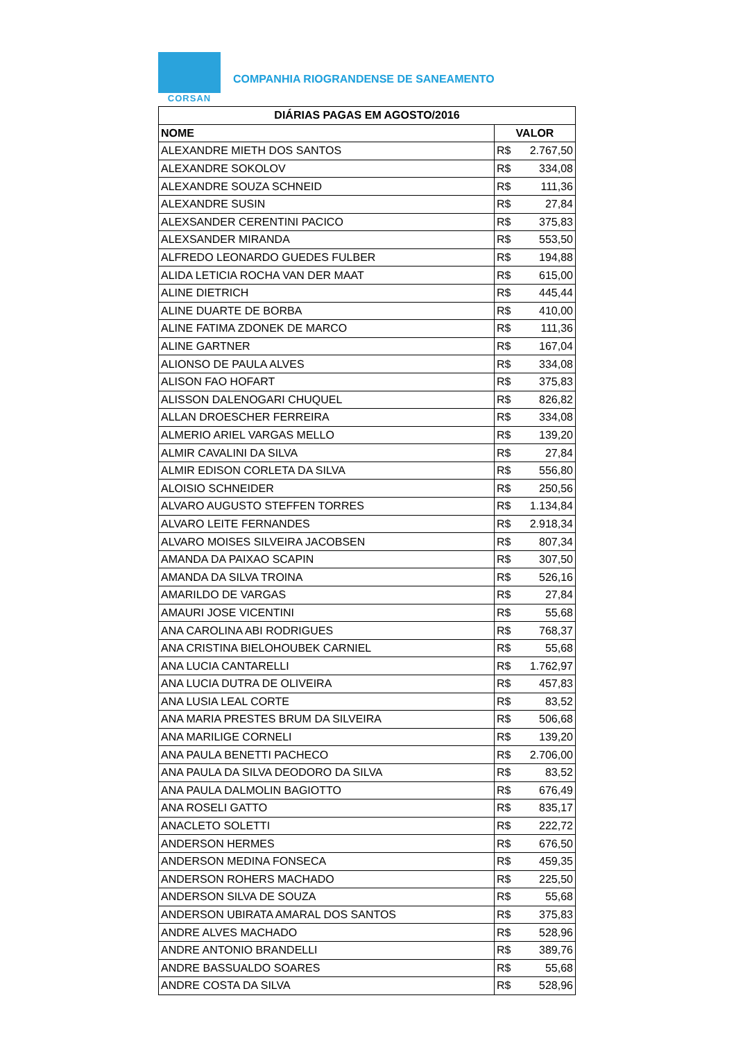CORSAN
COMPANHIA RIOGRANDENSE DE SANEAMENTO
| DIÁRIAS PAGAS EM AGOSTO/2016 | |
| --- | --- |
| NOME | VALOR |
| ALEXANDRE MIETH DOS SANTOS | R$ 2.767,50 |
| ALEXANDRE SOKOLOV | R$ 334,08 |
| ALEXANDRE SOUZA SCHNEID | R$ 111,36 |
| ALEXANDRE SUSIN | R$ 27,84 |
| ALEXSANDER CERENTINI PACICO | R$ 375,83 |
| ALEXSANDER MIRANDA | R$ 553,50 |
| ALFREDO LEONARDO GUEDES FULBER | R$ 194,88 |
| ALIDA LETICIA ROCHA VAN DER MAAT | R$ 615,00 |
| ALINE DIETRICH | R$ 445,44 |
| ALINE DUARTE DE BORBA | R$ 410,00 |
| ALINE FATIMA ZDONEK DE MARCO | R$ 111,36 |
| ALINE GARTNER | R$ 167,04 |
| ALIONSO DE PAULA ALVES | R$ 334,08 |
| ALISON FAO HOFART | R$ 375,83 |
| ALISSON DALENOGARI CHUQUEL | R$ 826,82 |
| ALLAN DROESCHER FERREIRA | R$ 334,08 |
| ALMERIO ARIEL VARGAS MELLO | R$ 139,20 |
| ALMIR CAVALINI DA SILVA | R$ 27,84 |
| ALMIR EDISON CORLETA DA SILVA | R$ 556,80 |
| ALOISIO SCHNEIDER | R$ 250,56 |
| ALVARO AUGUSTO STEFFEN TORRES | R$ 1.134,84 |
| ALVARO LEITE FERNANDES | R$ 2.918,34 |
| ALVARO MOISES SILVEIRA JACOBSEN | R$ 807,34 |
| AMANDA DA PAIXAO SCAPIN | R$ 307,50 |
| AMANDA DA SILVA TROINA | R$ 526,16 |
| AMARILDO DE VARGAS | R$ 27,84 |
| AMAURI JOSE VICENTINI | R$ 55,68 |
| ANA CAROLINA ABI RODRIGUES | R$ 768,37 |
| ANA CRISTINA BIELOHOUBEK CARNIEL | R$ 55,68 |
| ANA LUCIA CANTARELLI | R$ 1.762,97 |
| ANA LUCIA DUTRA DE OLIVEIRA | R$ 457,83 |
| ANA LUSIA LEAL CORTE | R$ 83,52 |
| ANA MARIA PRESTES BRUM DA SILVEIRA | R$ 506,68 |
| ANA MARILIGE CORNELI | R$ 139,20 |
| ANA PAULA BENETTI PACHECO | R$ 2.706,00 |
| ANA PAULA DA SILVA DEODORO DA SILVA | R$ 83,52 |
| ANA PAULA DALMOLIN BAGIOTTO | R$ 676,49 |
| ANA ROSELI GATTO | R$ 835,17 |
| ANACLETO SOLETTI | R$ 222,72 |
| ANDERSON HERMES | R$ 676,50 |
| ANDERSON MEDINA FONSECA | R$ 459,35 |
| ANDERSON ROHERS MACHADO | R$ 225,50 |
| ANDERSON SILVA DE SOUZA | R$ 55,68 |
| ANDERSON UBIRATA AMARAL DOS SANTOS | R$ 375,83 |
| ANDRE ALVES MACHADO | R$ 528,96 |
| ANDRE ANTONIO BRANDELLI | R$ 389,76 |
| ANDRE BASSUALDO SOARES | R$ 55,68 |
| ANDRE COSTA DA SILVA | R$ 528,96 |